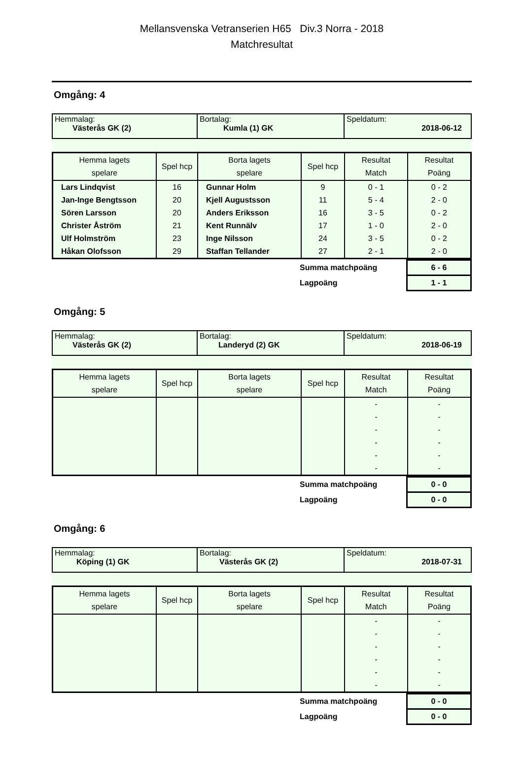Mellansvenska Vetranserien H65 Div.3 Norra - 2018
Matchresultat
Omgång: 4
| Hemmalag: Västerås GK (2) | Bortalag: Kumla (1) GK | Speldatum: 2018-06-12 |
| Hemma lagets spelare | Spel hcp | Borta lagets spelare | Spel hcp | Resultat Match | Resultat Poäng |
| --- | --- | --- | --- | --- | --- |
| Lars Lindqvist | 16 | Gunnar Holm | 9 | 0 - 1 | 0 - 2 |
| Jan-Inge Bengtsson | 20 | Kjell Augustsson | 11 | 5 - 4 | 2 - 0 |
| Sören Larsson | 20 | Anders Eriksson | 16 | 3 - 5 | 0 - 2 |
| Christer Åström | 21 | Kent Runnälv | 17 | 1 - 0 | 2 - 0 |
| Ulf Holmström | 23 | Inge Nilsson | 24 | 3 - 5 | 0 - 2 |
| Håkan Olofsson | 29 | Staffan Tellander | 27 | 2 - 1 | 2 - 0 |
| | Summa matchpoäng | 6 - 6 |
| | Lagpoäng | 1 - 1 |
Omgång: 5
| Hemmalag: Västerås GK (2) | Bortalag: Landeryd (2) GK | Speldatum: 2018-06-19 |
| Hemma lagets spelare | Spel hcp | Borta lagets spelare | Spel hcp | Resultat Match | Resultat Poäng |
| --- | --- | --- | --- | --- | --- |
| | | | | - | - |
| | | | | - | - |
| | | | | - | - |
| | | | | - | - |
| | | | | - | - |
| | | | | - | - |
| | Summa matchpoäng | 0 - 0 |
| | Lagpoäng | 0 - 0 |
Omgång: 6
| Hemmalag: Köping (1) GK | Bortalag: Västerås GK (2) | Speldatum: 2018-07-31 |
| Hemma lagets spelare | Spel hcp | Borta lagets spelare | Spel hcp | Resultat Match | Resultat Poäng |
| --- | --- | --- | --- | --- | --- |
| | | | | - | - |
| | | | | - | - |
| | | | | - | - |
| | | | | - | - |
| | | | | - | - |
| | | | | - | - |
| | Summa matchpoäng | 0 - 0 |
| | Lagpoäng | 0 - 0 |